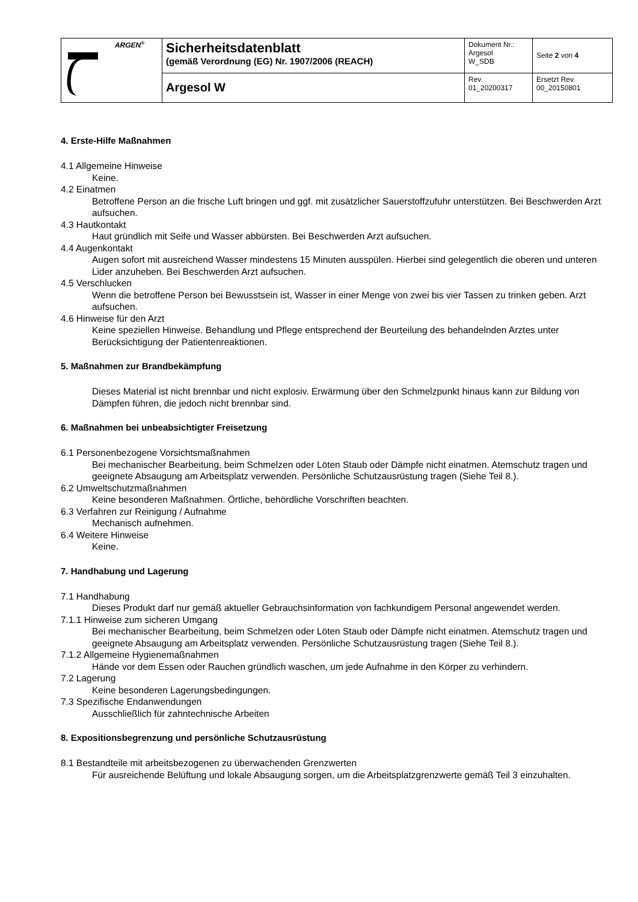| ARGEN<sup>®</sup> | Sicherheitsdatenblatt (gemäß Verordnung (EG) Nr. 1907/2006 (REACH) | Dokument Nr.: Argesol W_SDB | Seite 2 von 4 |
| | Argesol W | Rev. 01_20200317 | Ersetzt Rev. 00_20150801 |
4. Erste-Hilfe Maßnahmen
4.1 Allgemeine Hinweise
Keine.
4.2 Einatmen
Betroffene Person an die frische Luft bringen und ggf. mit zusätzlicher Sauerstoffzufuhr unterstützen. Bei Beschwerden Arzt aufsuchen.
4.3 Hautkontakt
Haut gründlich mit Seife und Wasser abbürsten. Bei Beschwerden Arzt aufsuchen.
4.4 Augenkontakt
Augen sofort mit ausreichend Wasser mindestens 15 Minuten ausspülen. Hierbei sind gelegentlich die oberen und unteren Lider anzuheben. Bei Beschwerden Arzt aufsuchen.
4.5 Verschlucken
Wenn die betroffene Person bei Bewusstsein ist, Wasser in einer Menge von zwei bis vier Tassen zu trinken geben. Arzt aufsuchen.
4.6 Hinweise für den Arzt
Keine speziellen Hinweise. Behandlung und Pflege entsprechend der Beurteilung des behandelnden Arztes unter Berücksichtigung der Patientenreaktionen.
5. Maßnahmen zur Brandbekämpfung
Dieses Material ist nicht brennbar und nicht explosiv. Erwärmung über den Schmelzpunkt hinaus kann zur Bildung von Dämpfen führen, die jedoch nicht brennbar sind.
6. Maßnahmen bei unbeabsichtigter Freisetzung
6.1 Personenbezogene Vorsichtsmaßnahmen
Bei mechanischer Bearbeitung, beim Schmelzen oder Löten Staub oder Dämpfe nicht einatmen. Atemschutz tragen und geeignete Absaugung am Arbeitsplatz verwenden. Persönliche Schutzausrüstung tragen (Siehe Teil 8.).
6.2 Umweltschutzmaßnahmen
Keine besonderen Maßnahmen. Örtliche, behördliche Vorschriften beachten.
6.3 Verfahren zur Reinigung / Aufnahme
Mechanisch aufnehmen.
6.4 Weitere Hinweise
Keine.
7. Handhabung und Lagerung
7.1 Handhabung
Dieses Produkt darf nur gemäß aktueller Gebrauchsinformation von fachkundigem Personal angewendet werden.
7.1.1 Hinweise zum sicheren Umgang
Bei mechanischer Bearbeitung, beim Schmelzen oder Löten Staub oder Dämpfe nicht einatmen. Atemschutz tragen und geeignete Absaugung am Arbeitsplatz verwenden. Persönliche Schutzausrüstung tragen (Siehe Teil 8.).
7.1.2 Allgemeine Hygienemaßnahmen
Hände vor dem Essen oder Rauchen gründlich waschen, um jede Aufnahme in den Körper zu verhindern.
7.2 Lagerung
Keine besonderen Lagerungsbedingungen.
7.3 Spezifische Endanwendungen
Ausschließlich für zahntechnische Arbeiten
8. Expositionsbegrenzung und persönliche Schutzausrüstung
8.1 Bestandteile mit arbeitsbezogenen zu überwachenden Grenzwerten
Für ausreichende Belüftung und lokale Absaugung sorgen, um die Arbeitsplatzgrenzwerte gemäß Teil 3 einzuhalten.